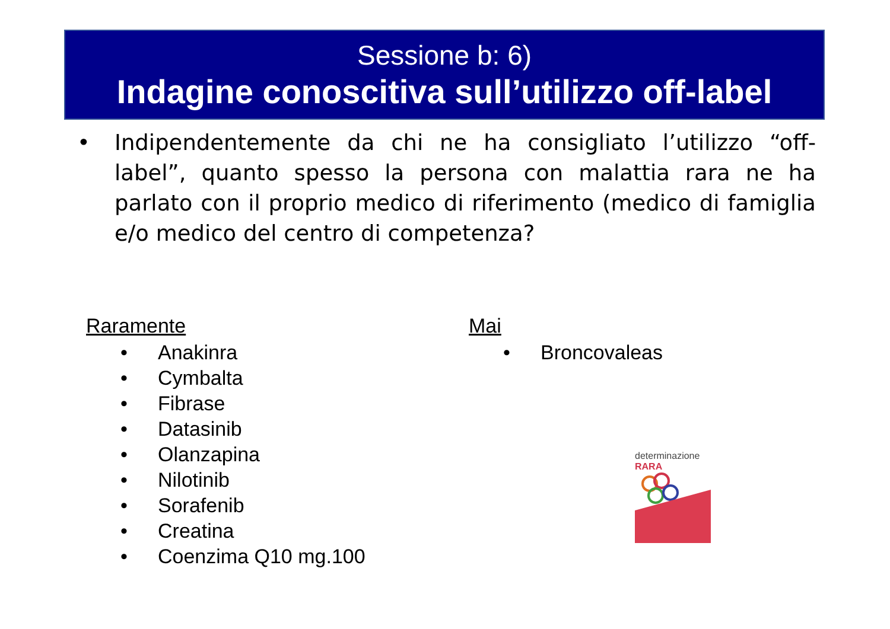Sessione b: 6)
Indagine conoscitiva sull’utilizzo off-label
• Indipendentemente da chi ne ha consigliato l’utilizzo “off-label”, quanto spesso la persona con malattia rara ne ha parlato con il proprio medico di riferimento (medico di famiglia e/o medico del centro di competenza?
Raramente
• Anakinra
• Cymbalta
• Fibrase
• Datasinib
• Olanzapina
• Nilotinib
• Sorafenib
• Creatina
• Coenzima Q10 mg.100
Mai
• Broncovaleas
determinazione RARA